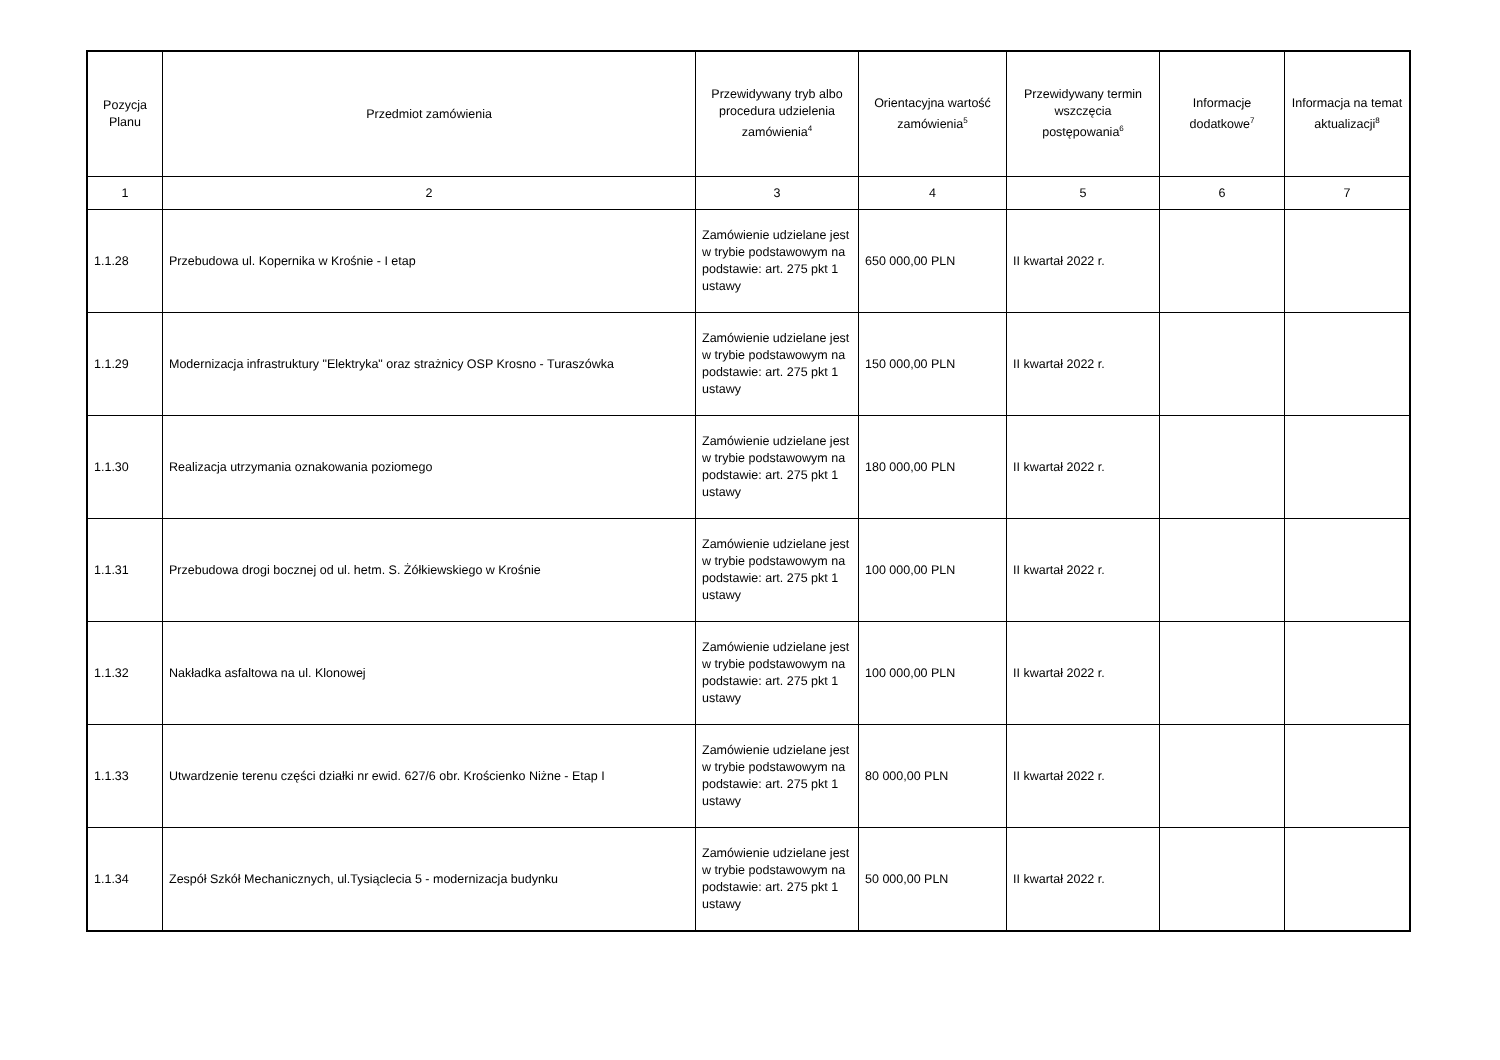| Pozycja Planu | Przedmiot zamówienia | Przewidywany tryb albo procedura udzielenia zamówienia<sup>4</sup> | Orientacyjna wartość zamówienia<sup>5</sup> | Przewidywany termin wszczęcia postępowania<sup>6</sup> | Informacje dodatkowe<sup>7</sup> | Informacja na temat aktualizacji<sup>8</sup> |
| --- | --- | --- | --- | --- | --- | --- |
| 1 | 2 | 3 | 4 | 5 | 6 | 7 |
| 1.1.28 | Przebudowa ul. Kopernika w Krośnie - I etap | Zamówienie udzielane jest w trybie podstawowym na podstawie: art. 275 pkt 1 ustawy | 650 000,00 PLN | II kwartał 2022 r. | | |
| 1.1.29 | Modernizacja infrastruktury "Elektryka" oraz strażnicy OSP Krosno - Turaszówka | Zamówienie udzielane jest w trybie podstawowym na podstawie: art. 275 pkt 1 ustawy | 150 000,00 PLN | II kwartał 2022 r. | | |
| 1.1.30 | Realizacja utrzymania oznakowania poziomego | Zamówienie udzielane jest w trybie podstawowym na podstawie: art. 275 pkt 1 ustawy | 180 000,00 PLN | II kwartał 2022 r. | | |
| 1.1.31 | Przebudowa drogi bocznej od ul. hetm. S. Żółkiewskiego w Krośnie | Zamówienie udzielane jest w trybie podstawowym na podstawie: art. 275 pkt 1 ustawy | 100 000,00 PLN | II kwartał 2022 r. | | |
| 1.1.32 | Nakładka asfaltowa na ul. Klonowej | Zamówienie udzielane jest w trybie podstawowym na podstawie: art. 275 pkt 1 ustawy | 100 000,00 PLN | II kwartał 2022 r. | | |
| 1.1.33 | Utwardzenie terenu części działki nr ewid. 627/6 obr. Krościenko Niżne - Etap I | Zamówienie udzielane jest w trybie podstawowym na podstawie: art. 275 pkt 1 ustawy | 80 000,00 PLN | II kwartał 2022 r. | | |
| 1.1.34 | Zespół Szkół Mechanicznych, ul.Tysiąclecia 5 - modernizacja budynku | Zamówienie udzielane jest w trybie podstawowym na podstawie: art. 275 pkt 1 ustawy | 50 000,00 PLN | II kwartał 2022 r. | | |